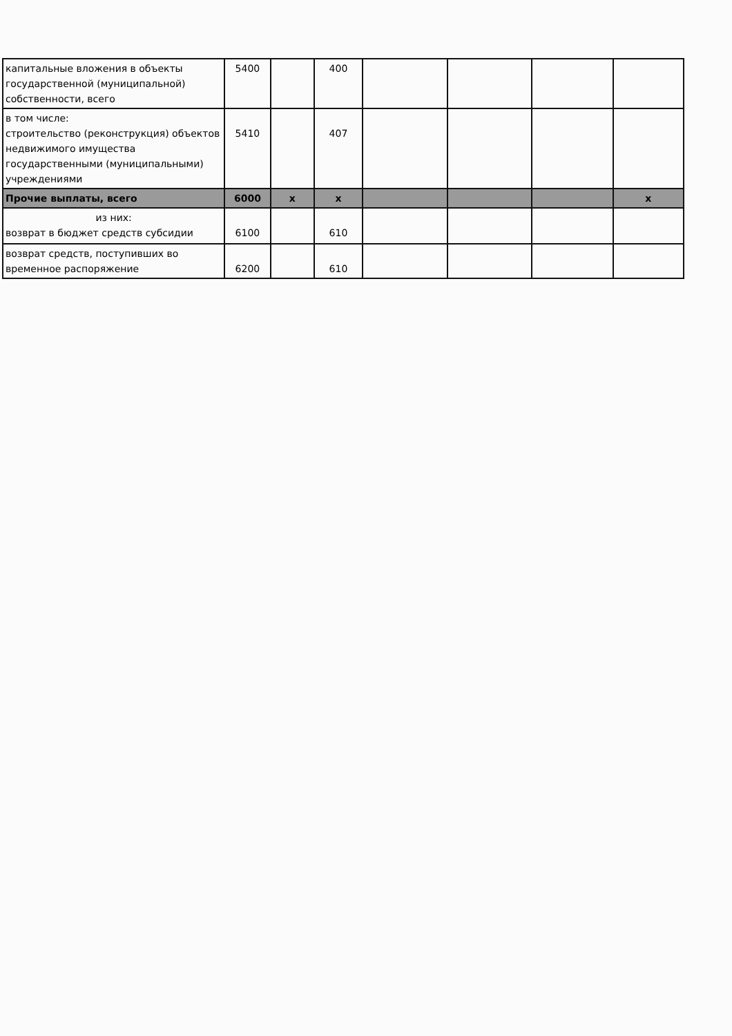| капитальные вложения в объекты государственной (муниципальной) собственности, всего | 5400 | | 400 | | | | |
| в том числе: строительство (реконструкция) объектов недвижимого имущества государственными (муниципальными) учреждениями | 5410 | | 407 | | | | |
| Прочие выплаты, всего | 6000 | x | x | | | | x |
| из них: возврат в бюджет средств субсидии | 6100 | | 610 | | | | |
| возврат средств, поступивших во временное распоряжение | 6200 | | 610 | | | | |